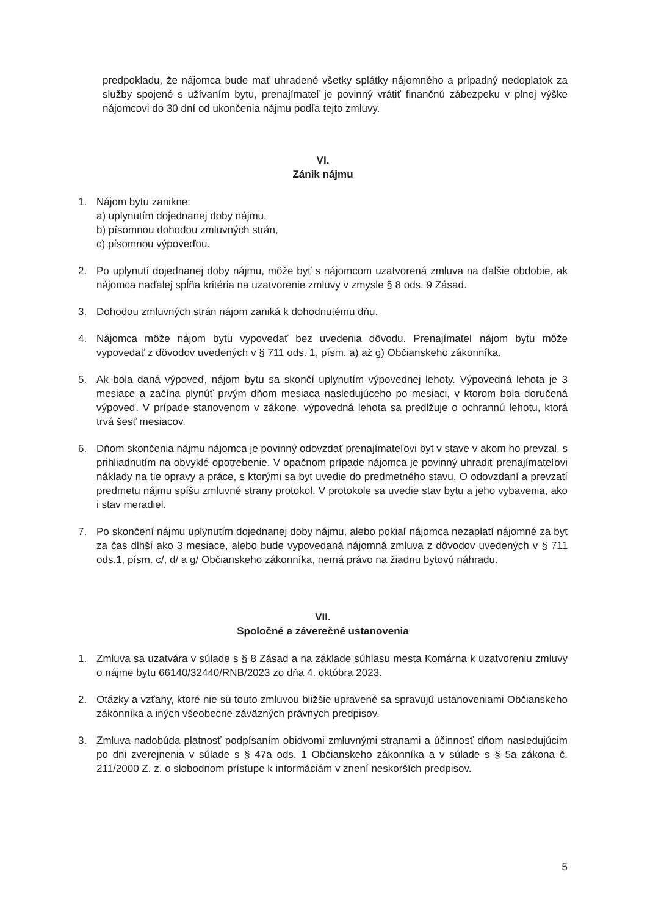predpokladu, že nájomca bude mať uhradené všetky splátky nájomného a prípadný nedoplatok za služby spojené s užívaním bytu, prenajímateľ je povinný vrátiť finančnú zábezpeku v plnej výške nájomcovi do 30 dní od ukončenia nájmu podľa tejto zmluvy.
VI.
Zánik nájmu
1. Nájom bytu zanikne:
a) uplynutím dojednanej doby nájmu,
b) písomnou dohodou zmluvných strán,
c) písomnou výpoveďou.
2. Po uplynutí dojednanej doby nájmu, môže byť s nájomcom uzatvorená zmluva na ďalšie obdobie, ak nájomca naďalej spĺňa kritéria na uzatvorenie zmluvy v zmysle § 8 ods. 9 Zásad.
3. Dohodou zmluvných strán nájom zaniká k dohodnutému dňu.
4. Nájomca môže nájom bytu vypovedať bez uvedenia dôvodu. Prenajímateľ nájom bytu môže vypovedať z dôvodov uvedených v § 711 ods. 1, písm. a) až g) Občianskeho zákonníka.
5. Ak bola daná výpoveď, nájom bytu sa skončí uplynutím výpovednej lehoty. Výpovedná lehota je 3 mesiace a začína plynúť prvým dňom mesiaca nasledujúceho po mesiaci, v ktorom bola doručená výpoveď. V prípade stanovenom v zákone, výpovedná lehota sa predlžuje o ochrannú lehotu, ktorá trvá šesť mesiacov.
6. Dňom skončenia nájmu nájomca je povinný odovzdať prenajímateľovi byt v stave v akom ho prevzal, s prihliadnutím na obvyklé opotrebenie. V opačnom prípade nájomca je povinný uhradiť prenajímateľovi náklady na tie opravy a práce, s ktorými sa byt uvedie do predmetného stavu. O odovzdaní a prevzatí predmetu nájmu spíšu zmluvné strany protokol. V protokole sa uvedie stav bytu a jeho vybavenia, ako i stav meradiel.
7. Po skončení nájmu uplynutím dojednanej doby nájmu, alebo pokiaľ nájomca nezaplatí nájomné za byt za čas dlhší ako 3 mesiace, alebo bude vypovedaná nájomná zmluva z dôvodov uvedených v § 711 ods.1, písm. c/, d/ a g/ Občianskeho zákonníka, nemá právo na žiadnu bytovú náhradu.
VII.
Spoločné a záverečné ustanovenia
1. Zmluva sa uzatvára v súlade s § 8 Zásad a na základe súhlasu mesta Komárna k uzatvoreniu zmluvy o nájme bytu 66140/32440/RNB/2023 zo dňa 4. októbra 2023.
2. Otázky a vzťahy, ktoré nie sú touto zmluvou bližšie upravené sa spravujú ustanoveniami Občianskeho zákonníka a iných všeobecne záväzných právnych predpisov.
3. Zmluva nadobúda platnosť podpísaním obidvomi zmluvnými stranami a účinnosť dňom nasledujúcim po dni zverejnenia v súlade s § 47a ods. 1 Občianskeho zákonníka a v súlade s § 5a zákona č. 211/2000 Z. z. o slobodnom prístupe k informáciám v znení neskorších predpisov.
5